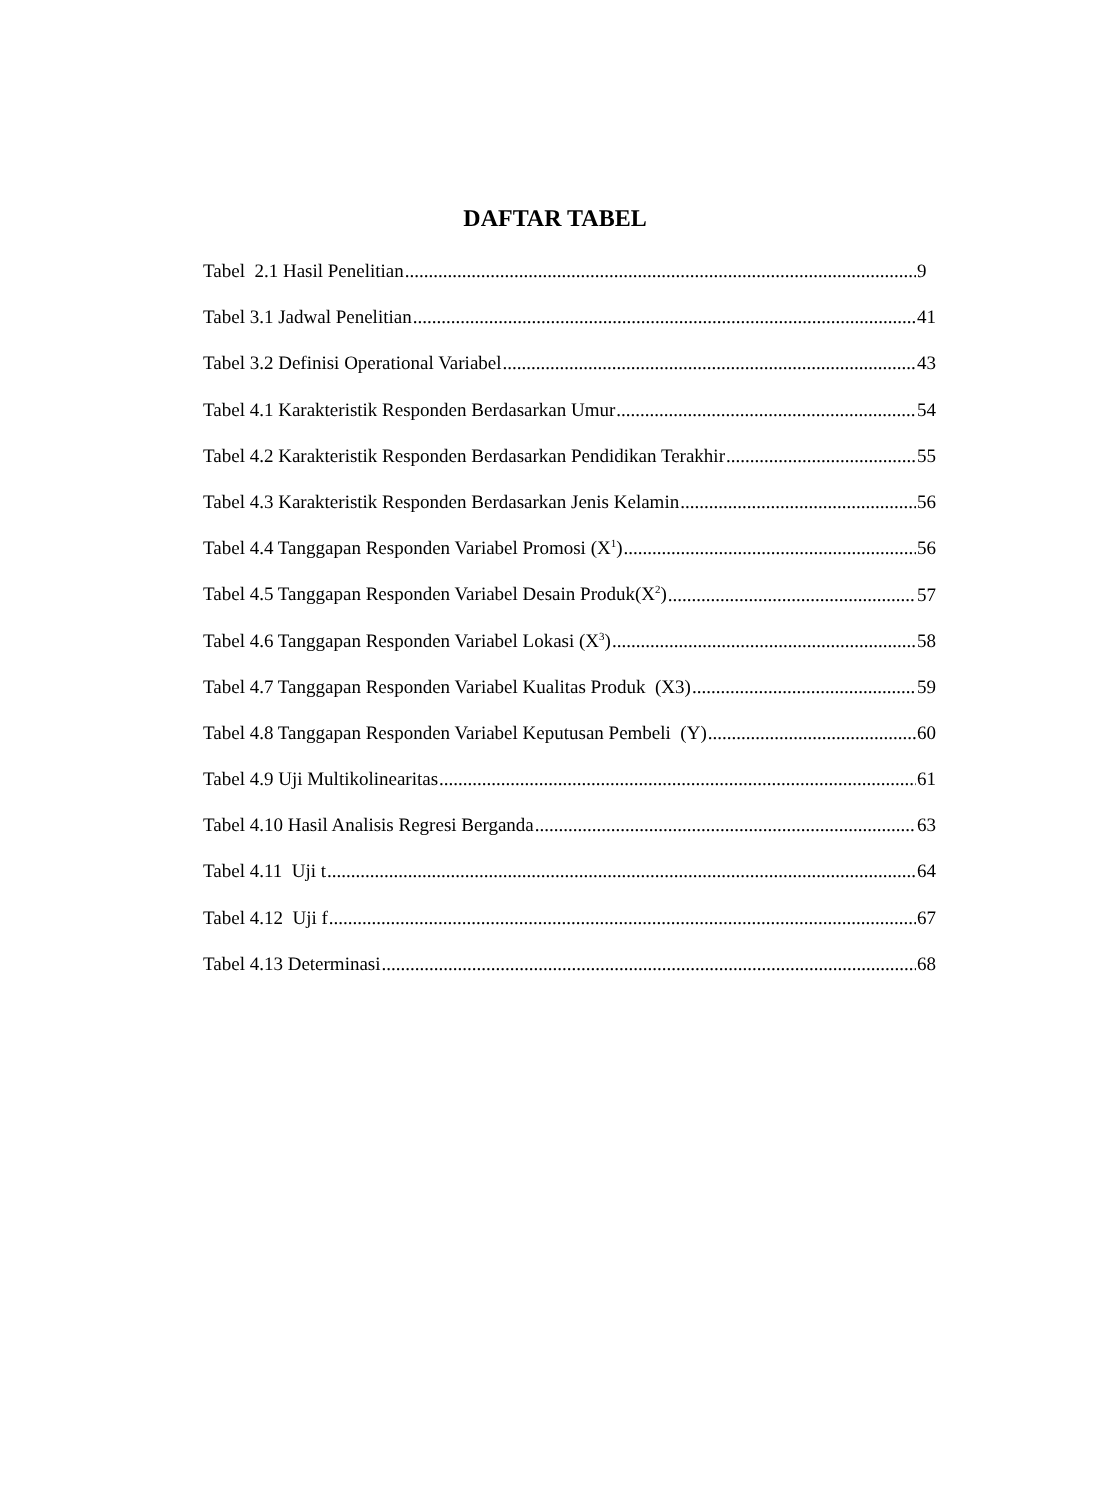DAFTAR TABEL
Tabel 2.1 Hasil Penelitian 9
Tabel 3.1 Jadwal Penelitian 41
Tabel 3.2 Definisi Operational Variabel 43
Tabel 4.1 Karakteristik Responden Berdasarkan Umur 54
Tabel 4.2 Karakteristik Responden Berdasarkan Pendidikan Terakhir 55
Tabel 4.3 Karakteristik Responden Berdasarkan Jenis Kelamin 56
Tabel 4.4 Tanggapan Responden Variabel Promosi (X<sup>1</sup>) 56
Tabel 4.5 Tanggapan Responden Variabel Desain Produk(X<sup>2</sup>) 57
Tabel 4.6 Tanggapan Responden Variabel Lokasi (X<sup>3</sup>) 58
Tabel 4.7 Tanggapan Responden Variabel Kualitas Produk (X3) 59
Tabel 4.8 Tanggapan Responden Variabel Keputusan Pembeli (Y) 60
Tabel 4.9 Uji Multikolinearitas 61
Tabel 4.10 Hasil Analisis Regresi Berganda 63
Tabel 4.11 Uji t 64
Tabel 4.12 Uji f 67
Tabel 4.13 Determinasi 68